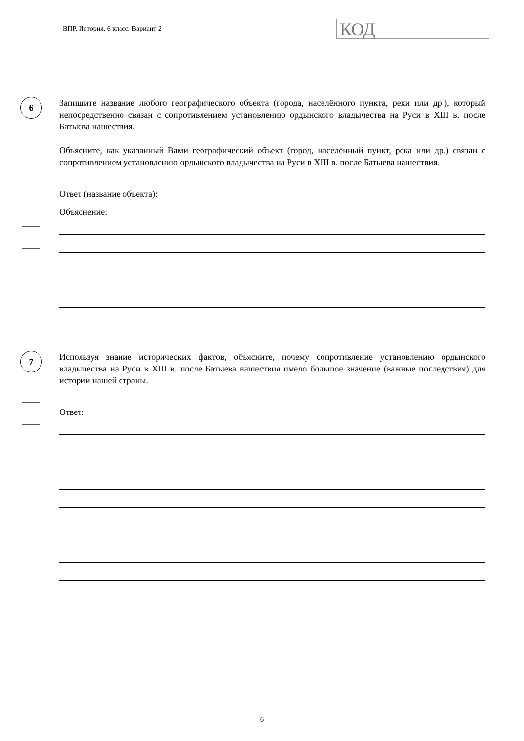ВПР. История. 6 класс. Вариант 2
КОД
6
Запишите название любого географического объекта (города, населённого пункта, реки или др.), который непосредственно связан с сопротивлением установлению ордынского владычества на Руси в XIII в. после Батыева нашествия.
Объясните, как указанный Вами географический объект (город, населённый пункт, река или др.) связан с сопротивлением установлению ордынского владычества на Руси в XIII в. после Батыева нашествия.
Ответ (название объекта):
Объяснение:
7
Используя знание исторических фактов, объясните, почему сопротивление установлению ордынского владычества на Руси в XIII в. после Батыева нашествия имело большое значение (важные последствия) для истории нашей страны.
Ответ:
6